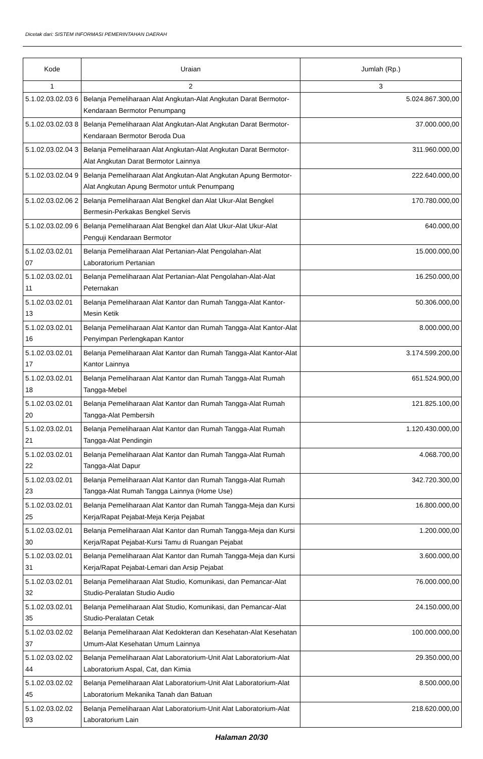Dicetak dari: SISTEM INFORMASI PEMERINTAHAN DAERAH
| Kode | Uraian | Jumlah (Rp.) |
| --- | --- | --- |
| 1 | 2 | 3 |
| 5.1.02.03.02.03 6 | Belanja Pemeliharaan Alat Angkutan-Alat Angkutan Darat Bermotor-Kendaraan Bermotor Penumpang | 5.024.867.300,00 |
| 5.1.02.03.02.03 8 | Belanja Pemeliharaan Alat Angkutan-Alat Angkutan Darat Bermotor-Kendaraan Bermotor Beroda Dua | 37.000.000,00 |
| 5.1.02.03.02.04 3 | Belanja Pemeliharaan Alat Angkutan-Alat Angkutan Darat Bermotor-Alat Angkutan Darat Bermotor Lainnya | 311.960.000,00 |
| 5.1.02.03.02.04 9 | Belanja Pemeliharaan Alat Angkutan-Alat Angkutan Apung Bermotor-Alat Angkutan Apung Bermotor untuk Penumpang | 222.640.000,00 |
| 5.1.02.03.02.06 2 | Belanja Pemeliharaan Alat Bengkel dan Alat Ukur-Alat Bengkel Bermesin-Perkakas Bengkel Servis | 170.780.000,00 |
| 5.1.02.03.02.09 6 | Belanja Pemeliharaan Alat Bengkel dan Alat Ukur-Alat Ukur-Alat Penguji Kendaraan Bermotor | 640.000,00 |
| 5.1.02.03.02.01 07 | Belanja Pemeliharaan Alat Pertanian-Alat Pengolahan-Alat Laboratorium Pertanian | 15.000.000,00 |
| 5.1.02.03.02.01 11 | Belanja Pemeliharaan Alat Pertanian-Alat Pengolahan-Alat-Alat Peternakan | 16.250.000,00 |
| 5.1.02.03.02.01 13 | Belanja Pemeliharaan Alat Kantor dan Rumah Tangga-Alat Kantor-Mesin Ketik | 50.306.000,00 |
| 5.1.02.03.02.01 16 | Belanja Pemeliharaan Alat Kantor dan Rumah Tangga-Alat Kantor-Alat Penyimpan Perlengkapan Kantor | 8.000.000,00 |
| 5.1.02.03.02.01 17 | Belanja Pemeliharaan Alat Kantor dan Rumah Tangga-Alat Kantor-Alat Kantor Lainnya | 3.174.599.200,00 |
| 5.1.02.03.02.01 18 | Belanja Pemeliharaan Alat Kantor dan Rumah Tangga-Alat Rumah Tangga-Mebel | 651.524.900,00 |
| 5.1.02.03.02.01 20 | Belanja Pemeliharaan Alat Kantor dan Rumah Tangga-Alat Rumah Tangga-Alat Pembersih | 121.825.100,00 |
| 5.1.02.03.02.01 21 | Belanja Pemeliharaan Alat Kantor dan Rumah Tangga-Alat Rumah Tangga-Alat Pendingin | 1.120.430.000,00 |
| 5.1.02.03.02.01 22 | Belanja Pemeliharaan Alat Kantor dan Rumah Tangga-Alat Rumah Tangga-Alat Dapur | 4.068.700,00 |
| 5.1.02.03.02.01 23 | Belanja Pemeliharaan Alat Kantor dan Rumah Tangga-Alat Rumah Tangga-Alat Rumah Tangga Lainnya (Home Use) | 342.720.300,00 |
| 5.1.02.03.02.01 25 | Belanja Pemeliharaan Alat Kantor dan Rumah Tangga-Meja dan Kursi Kerja/Rapat Pejabat-Meja Kerja Pejabat | 16.800.000,00 |
| 5.1.02.03.02.01 30 | Belanja Pemeliharaan Alat Kantor dan Rumah Tangga-Meja dan Kursi Kerja/Rapat Pejabat-Kursi Tamu di Ruangan Pejabat | 1.200.000,00 |
| 5.1.02.03.02.01 31 | Belanja Pemeliharaan Alat Kantor dan Rumah Tangga-Meja dan Kursi Kerja/Rapat Pejabat-Lemari dan Arsip Pejabat | 3.600.000,00 |
| 5.1.02.03.02.01 32 | Belanja Pemeliharaan Alat Studio, Komunikasi, dan Pemancar-Alat Studio-Peralatan Studio Audio | 76.000.000,00 |
| 5.1.02.03.02.01 35 | Belanja Pemeliharaan Alat Studio, Komunikasi, dan Pemancar-Alat Studio-Peralatan Cetak | 24.150.000,00 |
| 5.1.02.03.02.02 37 | Belanja Pemeliharaan Alat Kedokteran dan Kesehatan-Alat Kesehatan Umum-Alat Kesehatan Umum Lainnya | 100.000.000,00 |
| 5.1.02.03.02.02 44 | Belanja Pemeliharaan Alat Laboratorium-Unit Alat Laboratorium-Alat Laboratorium Aspal, Cat, dan Kimia | 29.350.000,00 |
| 5.1.02.03.02.02 45 | Belanja Pemeliharaan Alat Laboratorium-Unit Alat Laboratorium-Alat Laboratorium Mekanika Tanah dan Batuan | 8.500.000,00 |
| 5.1.02.03.02.02 93 | Belanja Pemeliharaan Alat Laboratorium-Unit Alat Laboratorium-Alat Laboratorium Lain | 218.620.000,00 |
Halaman 20/30